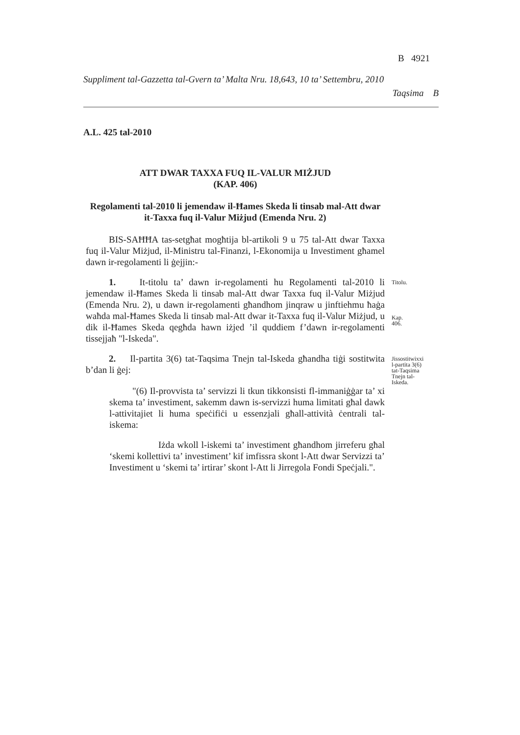B 4921
Suppliment tal-Gazzetta tal-Gvern ta’ Malta Nru. 18,643, 10 ta’ Settembru, 2010
Taqsima B
A.L. 425 tal-2010
ATT DWAR TAXXA FUQ IL-VALUR MIŻJUD
(KAP. 406)
Regolamenti tal-2010 li jemendaw il-Ħames Skeda li tinsab mal-Att dwar it-Taxxa fuq il-Valur Miżjud (Emenda Nru. 2)
BIS-SAĦĦA tas-setgħat mogħtija bl-artikoli 9 u 75 tal-Att dwar Taxxa fuq il-Valur Miżjud, il-Ministru tal-Finanzi, l-Ekonomija u Investiment għamel dawn ir-regolamenti li ġejjin:-
1. It-titolu ta’ dawn ir-regolamenti hu Regolamenti tal-2010 li jemendaw il-Ħames Skeda li tinsab mal-Att dwar Taxxa fuq il-Valur Miżjud (Emenda Nru. 2), u dawn ir-regolamenti għandhom jinqraw u jinftiehmu ħaġa waħda mal-Ħames Skeda li tinsab mal-Att dwar it-Taxxa fuq il-Valur Miżjud, u dik il-Ħames Skeda qegħda hawn iżjed ’il quddiem f’dawn ir-regolamenti tissejjaħ "l-Iskeda".
Titolu.
Kap. 406.
2. Il-partita 3(6) tat-Taqsima Tnejn tal-Iskeda għandha tiġi sostitwita b’dan li ġej:
Jissostitwixxi l-partita 3(6) tat-Taqsima Tnejn tal-Iskeda.
"(6) Il-provvista ta’ servizzi li tkun tikkonsisti fl-immaniġġar ta’ xi skema ta’ investiment, sakemm dawn is-servizzi huma limitati għal dawk l-attivitajiet li huma speċifiċi u essenzjali għall-attività ċentrali tal-iskema:
Iżda wkoll l-iskemi ta’ investiment għandhom jirreferu għal ‘skemi kollettivi ta’ investiment’ kif imfissra skont l-Att dwar Servizzi ta’ Investiment u ‘skemi ta’ irtirar’ skont l-Att li Jirregola Fondi Speċjali.".